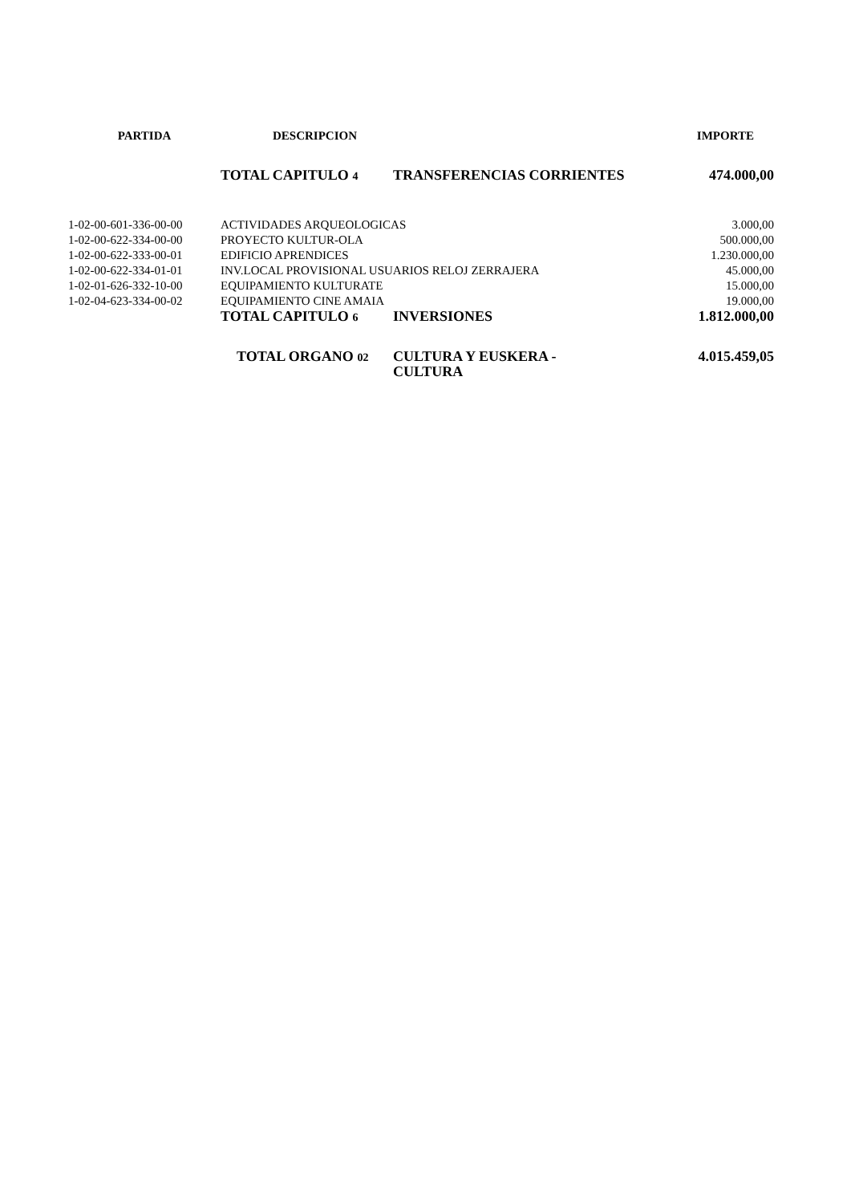| PARTIDA | DESCRIPCION | | IMPORTE |
| --- | --- | --- | --- |
| | TOTAL CAPITULO 4 | TRANSFERENCIAS CORRIENTES | 474.000,00 |
| 1-02-00-601-336-00-00 | ACTIVIDADES ARQUEOLOGICAS | | 3.000,00 |
| 1-02-00-622-334-00-00 | PROYECTO KULTUR-OLA | | 500.000,00 |
| 1-02-00-622-333-00-01 | EDIFICIO APRENDICES | | 1.230.000,00 |
| 1-02-00-622-334-01-01 | INV.LOCAL PROVISIONAL USUARIOS RELOJ ZERRAJERA | | 45.000,00 |
| 1-02-01-626-332-10-00 | EQUIPAMIENTO KULTURATE | | 15.000,00 |
| 1-02-04-623-334-00-02 | EQUIPAMIENTO CINE AMAIA | | 19.000,00 |
| | TOTAL CAPITULO 6 | INVERSIONES | 1.812.000,00 |
| | TOTAL ORGANO 02 | CULTURA Y EUSKERA - CULTURA | 4.015.459,05 |